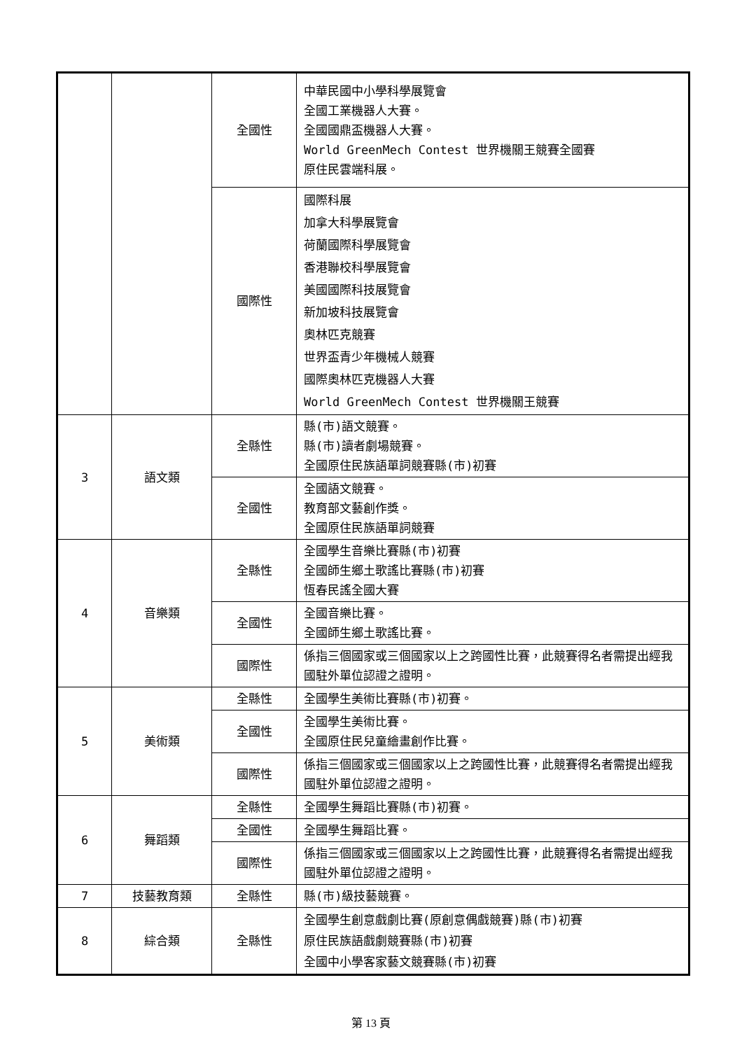| | | 全國性 | 中華民國中小學科學展覽會 全國工業機器人大賽。 全國國鼎盃機器人大賽。 World GreenMech Contest 世界機關王競賽全國賽 原住民雲端科展。 |
| | | 國際性 | 國際科展 加拿大科學展覽會 荷蘭國際科學展覽會 香港聯校科學展覽會 美國國際科技展覽會 新加坡科技展覽會 奧林匹克競賽 世界盃青少年機械人競賽 國際奧林匹克機器人大賽 World GreenMech Contest 世界機關王競賽 |
| 3 | 語文類 | 全縣性 | 縣(市)語文競賽。 縣(市)讀者劇場競賽。 全國原住民族語單詞競賽縣(市)初賽 |
| | | 全國性 | 全國語文競賽。 教育部文藝創作獎。 全國原住民族語單詞競賽 |
| 4 | 音樂類 | 全縣性 | 全國學生音樂比賽縣(市)初賽 全國師生鄉土歌謠比賽縣(市)初賽 恆春民謠全國大賽 |
| | | 全國性 | 全國音樂比賽。 全國師生鄉土歌謠比賽。 |
| | | 國際性 | 係指三個國家或三個國家以上之跨國性比賽，此競賽得名者需提出經我國駐外單位認證之證明。 |
| 5 | 美術類 | 全縣性 | 全國學生美術比賽縣(市)初賽。 |
| | | 全國性 | 全國學生美術比賽。 全國原住民兒童繪畫創作比賽。 |
| | | 國際性 | 係指三個國家或三個國家以上之跨國性比賽，此競賽得名者需提出經我國駐外單位認證之證明。 |
| 6 | 舞蹈類 | 全縣性 | 全國學生舞蹈比賽縣(市)初賽。 |
| | | 全國性 | 全國學生舞蹈比賽。 |
| | | 國際性 | 係指三個國家或三個國家以上之跨國性比賽，此競賽得名者需提出經我國駐外單位認證之證明。 |
| 7 | 技藝教育類 | 全縣性 | 縣(市)級技藝競賽。 |
| 8 | 綜合類 | 全縣性 | 全國學生創意戲劇比賽(原創意偶戲競賽)縣(市)初賽 原住民族語戲劇競賽縣(市)初賽 全國中小學客家藝文競賽縣(市)初賽 |
第 13 頁